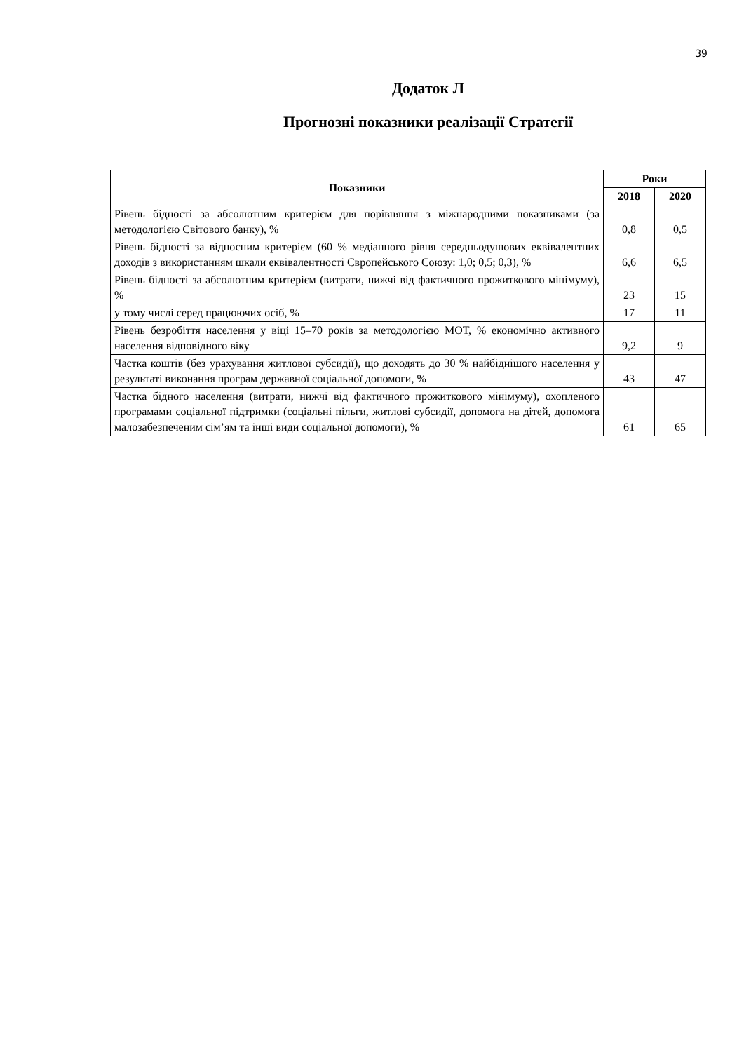39
Додаток Л
Прогнозні показники реалізації Стратегії
| Показники | Роки | |
| --- | --- | --- |
| | 2018 | 2020 |
| Рівень бідності за абсолютним критерієм для порівняння з міжнародними показниками (за методологією Світового банку), % | 0,8 | 0,5 |
| Рівень бідності за відносним критерієм (60 % медіанного рівня середньодушових еквівалентних доходів з використанням шкали еквівалентності Європейського Союзу: 1,0; 0,5; 0,3), % | 6,6 | 6,5 |
| Рівень бідності за абсолютним критерієм (витрати, нижчі від фактичного прожиткового мінімуму), % | 23 | 15 |
| у тому числі серед працюючих осіб, % | 17 | 11 |
| Рівень безробіття населення у віці 15–70 років за методологією МОТ, % економічно активного населення відповідного віку | 9,2 | 9 |
| Частка коштів (без урахування житлової субсидії), що доходять до 30 % найбіднішого населення у результаті виконання програм державної соціальної допомоги, % | 43 | 47 |
| Частка бідного населення (витрати, нижчі від фактичного прожиткового мінімуму), охопленого програмами соціальної підтримки (соціальні пільги, житлові субсидії, допомога на дітей, допомога малозабезпеченим сім’ям та інші види соціальної допомоги), % | 61 | 65 |